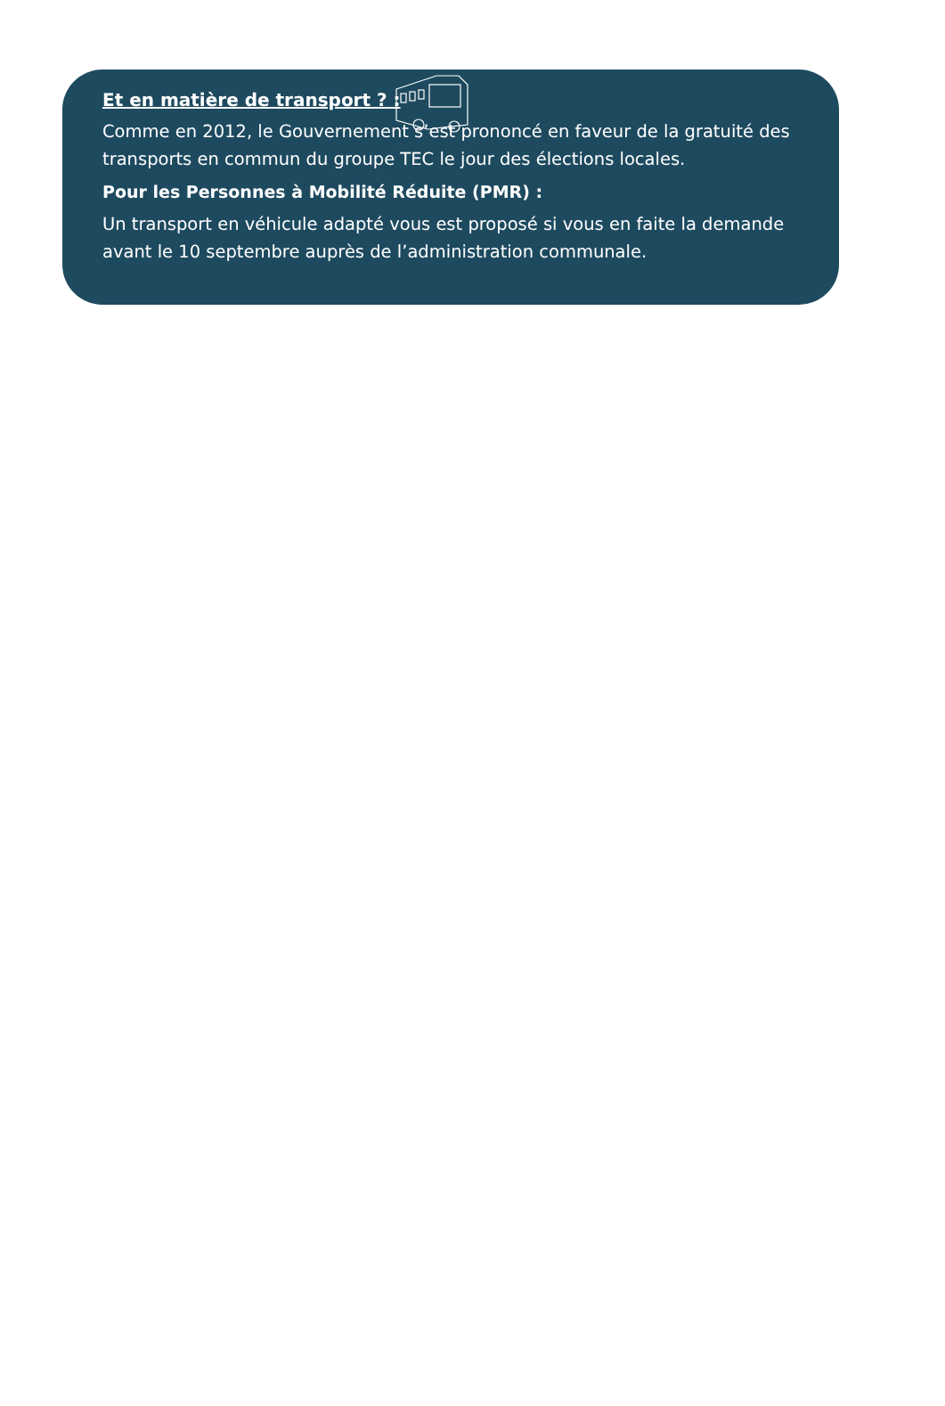Et en matière de transport ? :
Comme en 2012, le Gouvernement s’est prononcé en faveur de la gratuité des transports en commun du groupe TEC le jour des élections locales.
Pour les Personnes à Mobilité Réduite (PMR) :
Un transport en véhicule adapté vous est proposé si vous en faite la demande avant le 10 septembre auprès de l’administration communale.